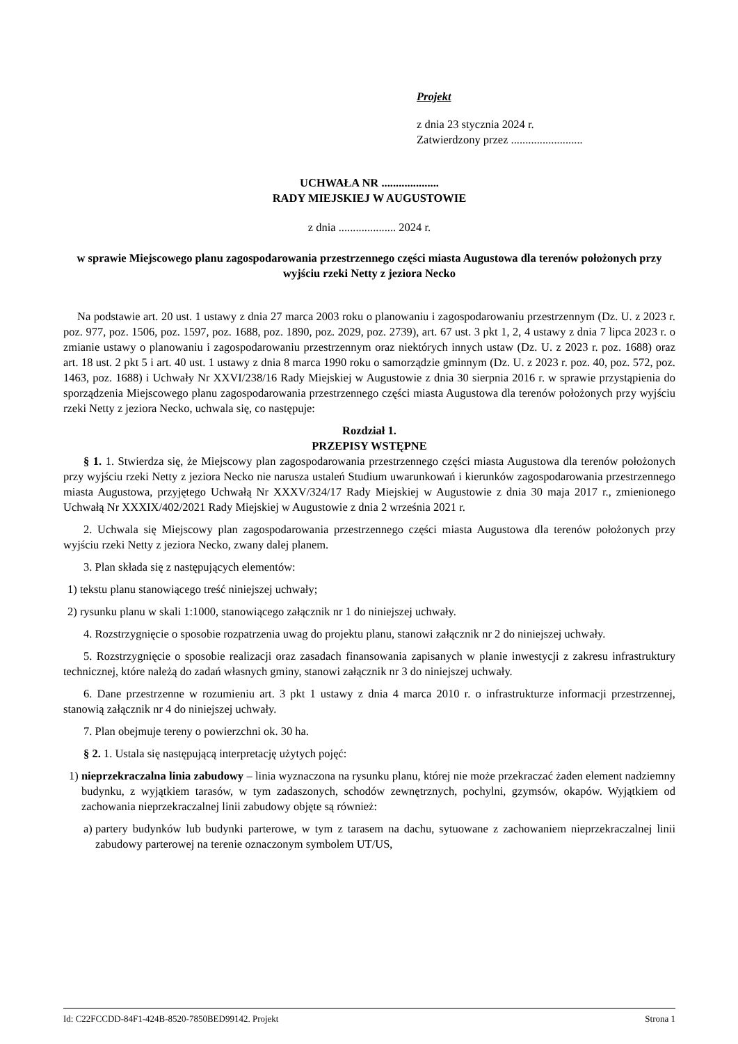Projekt
z dnia 23 stycznia 2024 r.
Zatwierdzony przez .........................
UCHWAŁA NR ....................
RADY MIEJSKIEJ W AUGUSTOWIE
z dnia .................... 2024 r.
w sprawie Miejscowego planu zagospodarowania przestrzennego części miasta Augustowa dla terenów położonych przy wyjściu rzeki Netty z jeziora Necko
Na podstawie art. 20 ust. 1 ustawy z dnia 27 marca 2003 roku o planowaniu i zagospodarowaniu przestrzennym (Dz. U. z 2023 r. poz. 977, poz. 1506, poz. 1597, poz. 1688, poz. 1890, poz. 2029, poz. 2739), art. 67 ust. 3 pkt 1, 2, 4 ustawy z dnia 7 lipca 2023 r. o zmianie ustawy o planowaniu i zagospodarowaniu przestrzennym oraz niektórych innych ustaw (Dz. U. z 2023 r. poz. 1688) oraz art. 18 ust. 2 pkt 5 i art. 40 ust. 1 ustawy z dnia 8 marca 1990 roku o samorządzie gminnym (Dz. U. z 2023 r. poz. 40, poz. 572, poz. 1463, poz. 1688) i Uchwały Nr XXVI/238/16 Rady Miejskiej w Augustowie z dnia 30 sierpnia 2016 r. w sprawie przystąpienia do sporządzenia Miejscowego planu zagospodarowania przestrzennego części miasta Augustowa dla terenów położonych przy wyjściu rzeki Netty z jeziora Necko, uchwala się, co następuje:
Rozdział 1.
PRZEPISY WSTĘPNE
§ 1. 1. Stwierdza się, że Miejscowy plan zagospodarowania przestrzennego części miasta Augustowa dla terenów położonych przy wyjściu rzeki Netty z jeziora Necko nie narusza ustaleń Studium uwarunkowań i kierunków zagospodarowania przestrzennego miasta Augustowa, przyjętego Uchwałą Nr XXXV/324/17 Rady Miejskiej w Augustowie z dnia 30 maja 2017 r., zmienionego Uchwałą Nr XXXIX/402/2021 Rady Miejskiej w Augustowie z dnia 2 września 2021 r.
2. Uchwala się Miejscowy plan zagospodarowania przestrzennego części miasta Augustowa dla terenów położonych przy wyjściu rzeki Netty z jeziora Necko, zwany dalej planem.
3. Plan składa się z następujących elementów:
1) tekstu planu stanowiącego treść niniejszej uchwały;
2) rysunku planu w skali 1:1000, stanowiącego załącznik nr 1 do niniejszej uchwały.
4. Rozstrzygnięcie o sposobie rozpatrzenia uwag do projektu planu, stanowi załącznik nr 2 do niniejszej uchwały.
5. Rozstrzygnięcie o sposobie realizacji oraz zasadach finansowania zapisanych w planie inwestycji z zakresu infrastruktury technicznej, które należą do zadań własnych gminy, stanowi załącznik nr 3 do niniejszej uchwały.
6. Dane przestrzenne w rozumieniu art. 3 pkt 1 ustawy z dnia 4 marca 2010 r. o infrastrukturze informacji przestrzennej, stanowią załącznik nr 4 do niniejszej uchwały.
7. Plan obejmuje tereny o powierzchni ok. 30 ha.
§ 2. 1. Ustala się następującą interpretację użytych pojęć:
1) nieprzekraczalna linia zabudowy – linia wyznaczona na rysunku planu, której nie może przekraczać żaden element nadziemny budynku, z wyjątkiem tarasów, w tym zadaszonych, schodów zewnętrznych, pochylni, gzymsów, okapów. Wyjątkiem od zachowania nieprzekraczalnej linii zabudowy objęte są również:
a) partery budynków lub budynki parterowe, w tym z tarasem na dachu, sytuowane z zachowaniem nieprzekraczalnej linii zabudowy parterowej na terenie oznaczonym symbolem UT/US,
Id: C22FCCDD-84F1-424B-8520-7850BED99142. Projekt Strona 1